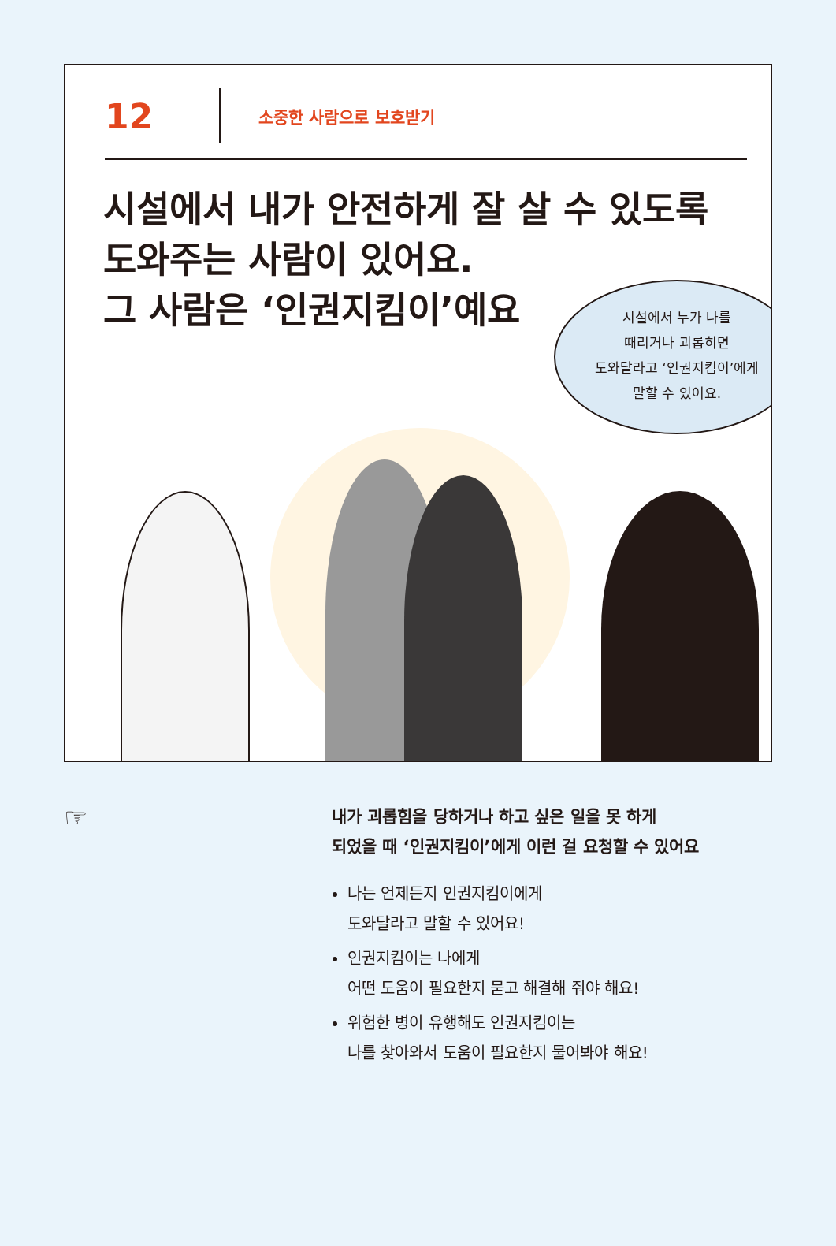12
소중한 사람으로 보호받기
시설에서 내가 안전하게 잘 살 수 있도록
도와주는 사람이 있어요.
그 사람은 ‘인권지킴이’예요
시설에서 누가 나를
때리거나 괴롭히면
도와달라고 ‘인권지킴이’에게
말할 수 있어요.
☞
내가 괴롭힘을 당하거나 하고 싶은 일을 못 하게
되었을 때 ‘인권지킴이’에게 이런 걸 요청할 수 있어요
나는 언제든지 인권지킴이에게
도와달라고 말할 수 있어요!
인권지킴이는 나에게
어떤 도움이 필요한지 묻고 해결해 줘야 해요!
위험한 병이 유행해도 인권지킴이는
나를 찾아와서 도움이 필요한지 물어봐야 해요!